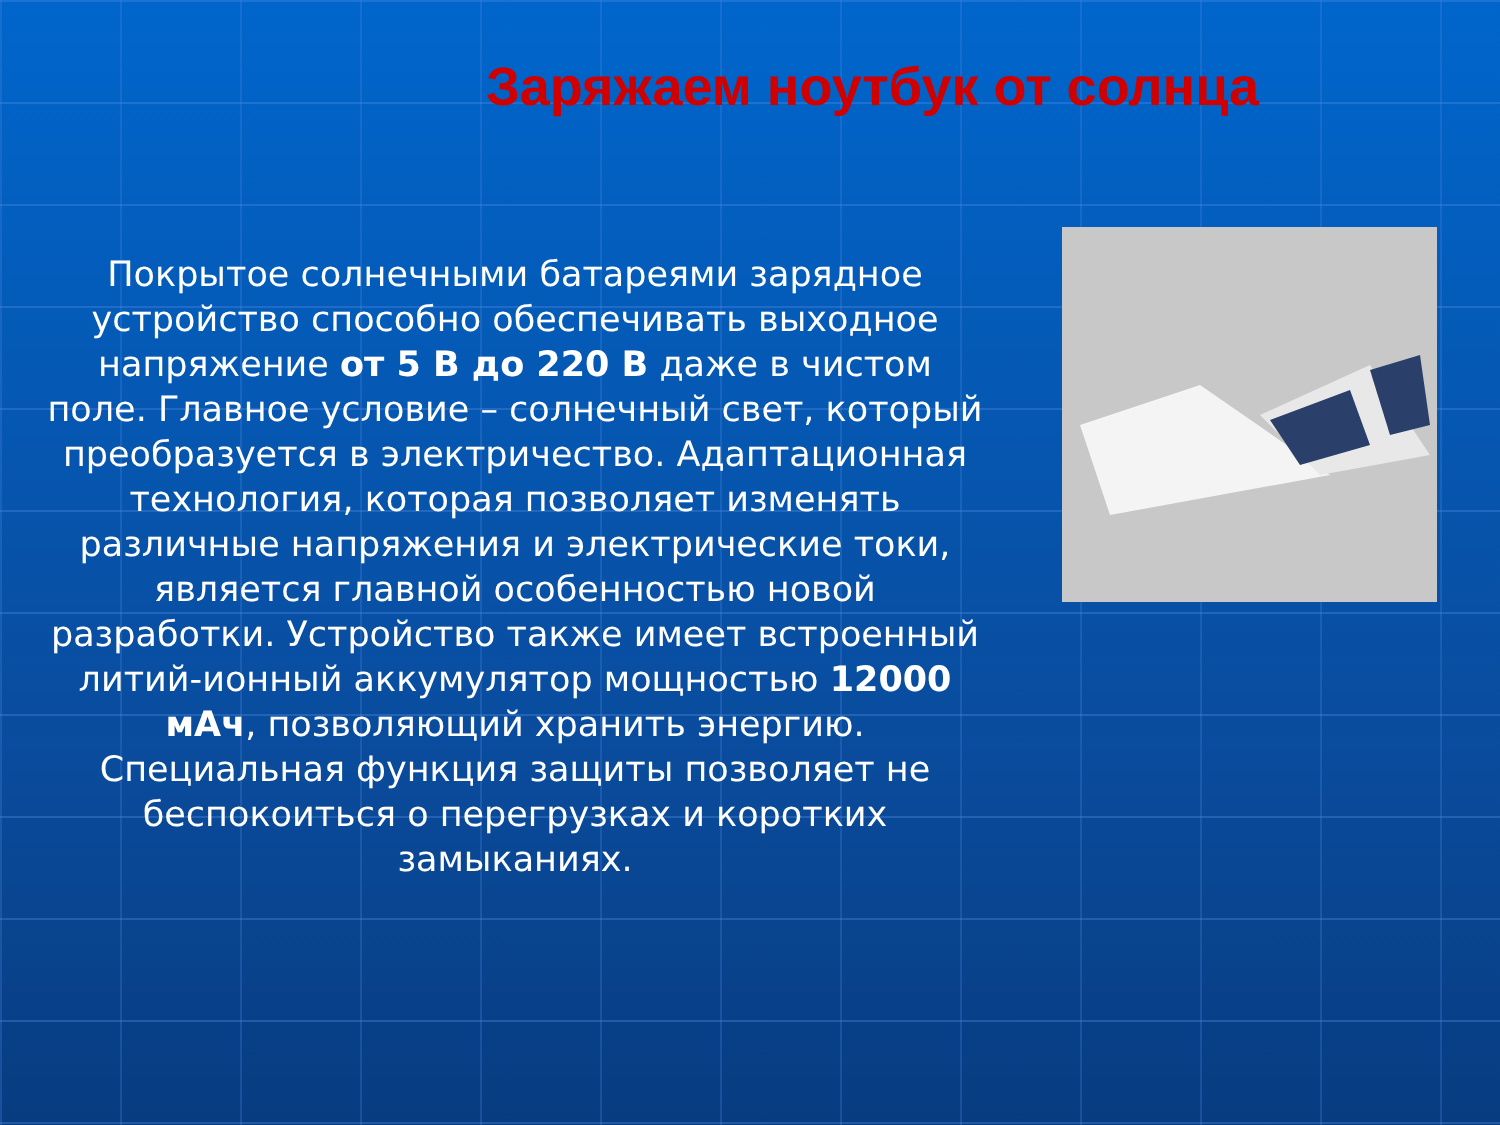Заряжаем ноутбук от солнца
Покрытое солнечными батареями зарядное устройство способно обеспечивать выходное напряжение от 5 В до 220 В даже в чистом поле. Главное условие – солнечный свет, который преобразуется в электричество. Адаптационная технология, которая позволяет изменять различные напряжения и электрические токи, является главной особенностью новой разработки. Устройство также имеет встроенный литий-ионный аккумулятор мощностью 12000 мАч, позволяющий хранить энергию. Специальная функция защиты позволяет не беспокоиться о перегрузках и коротких замыканиях.